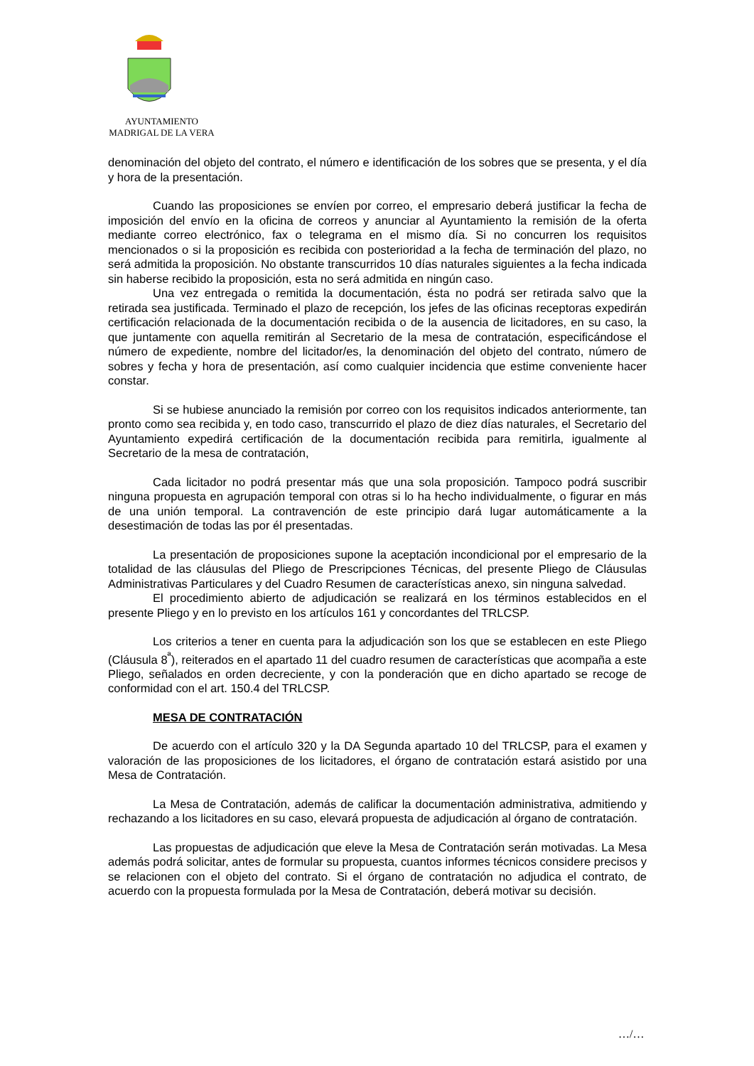AYUNTAMIENTO
MADRIGAL DE LA VERA
denominación del objeto del contrato, el número e identificación de los sobres que se presenta, y el día y hora de la presentación.
Cuando las proposiciones se envíen por correo, el empresario deberá justificar la fecha de imposición del envío en la oficina de correos y anunciar al Ayuntamiento la remisión de la oferta mediante correo electrónico, fax o telegrama en el mismo día. Si no concurren los requisitos mencionados o si la proposición es recibida con posterioridad a la fecha de terminación del plazo, no será admitida la proposición. No obstante transcurridos 10 días naturales siguientes a la fecha indicada sin haberse recibido la proposición, esta no será admitida en ningún caso.
Una vez entregada o remitida la documentación, ésta no podrá ser retirada salvo que la retirada sea justificada. Terminado el plazo de recepción, los jefes de las oficinas receptoras expedirán certificación relacionada de la documentación recibida o de la ausencia de licitadores, en su caso, la que juntamente con aquella remitirán al Secretario de la mesa de contratación, especificándose el número de expediente, nombre del licitador/es, la denominación del objeto del contrato, número de sobres y fecha y hora de presentación, así como cualquier incidencia que estime conveniente hacer constar.
Si se hubiese anunciado la remisión por correo con los requisitos indicados anteriormente, tan pronto como sea recibida y, en todo caso, transcurrido el plazo de diez días naturales, el Secretario del Ayuntamiento expedirá certificación de la documentación recibida para remitirla, igualmente al Secretario de la mesa de contratación,
Cada licitador no podrá presentar más que una sola proposición. Tampoco podrá suscribir ninguna propuesta en agrupación temporal con otras si lo ha hecho individualmente, o figurar en más de una unión temporal. La contravención de este principio dará lugar automáticamente a la desestimación de todas las por él presentadas.
La presentación de proposiciones supone la aceptación incondicional por el empresario de la totalidad de las cláusulas del Pliego de Prescripciones Técnicas, del presente Pliego de Cláusulas Administrativas Particulares y del Cuadro Resumen de características anexo, sin ninguna salvedad.
El procedimiento abierto de adjudicación se realizará en los términos establecidos en el presente Pliego y en lo previsto en los artículos 161 y concordantes del TRLCSP.
Los criterios a tener en cuenta para la adjudicación son los que se establecen en este Pliego (Cláusula 8<sup>ª</sup>), reiterados en el apartado 11 del cuadro resumen de características que acompaña a este Pliego, señalados en orden decreciente, y con la ponderación que en dicho apartado se recoge de conformidad con el art. 150.4 del TRLCSP.
MESA DE CONTRATACIÓN
De acuerdo con el artículo 320 y la DA Segunda apartado 10 del TRLCSP, para el examen y valoración de las proposiciones de los licitadores, el órgano de contratación estará asistido por una Mesa de Contratación.
La Mesa de Contratación, además de calificar la documentación administrativa, admitiendo y rechazando a los licitadores en su caso, elevará propuesta de adjudicación al órgano de contratación.
Las propuestas de adjudicación que eleve la Mesa de Contratación serán motivadas. La Mesa además podrá solicitar, antes de formular su propuesta, cuantos informes técnicos considere precisos y se relacionen con el objeto del contrato. Si el órgano de contratación no adjudica el contrato, de acuerdo con la propuesta formulada por la Mesa de Contratación, deberá motivar su decisión.
…/…